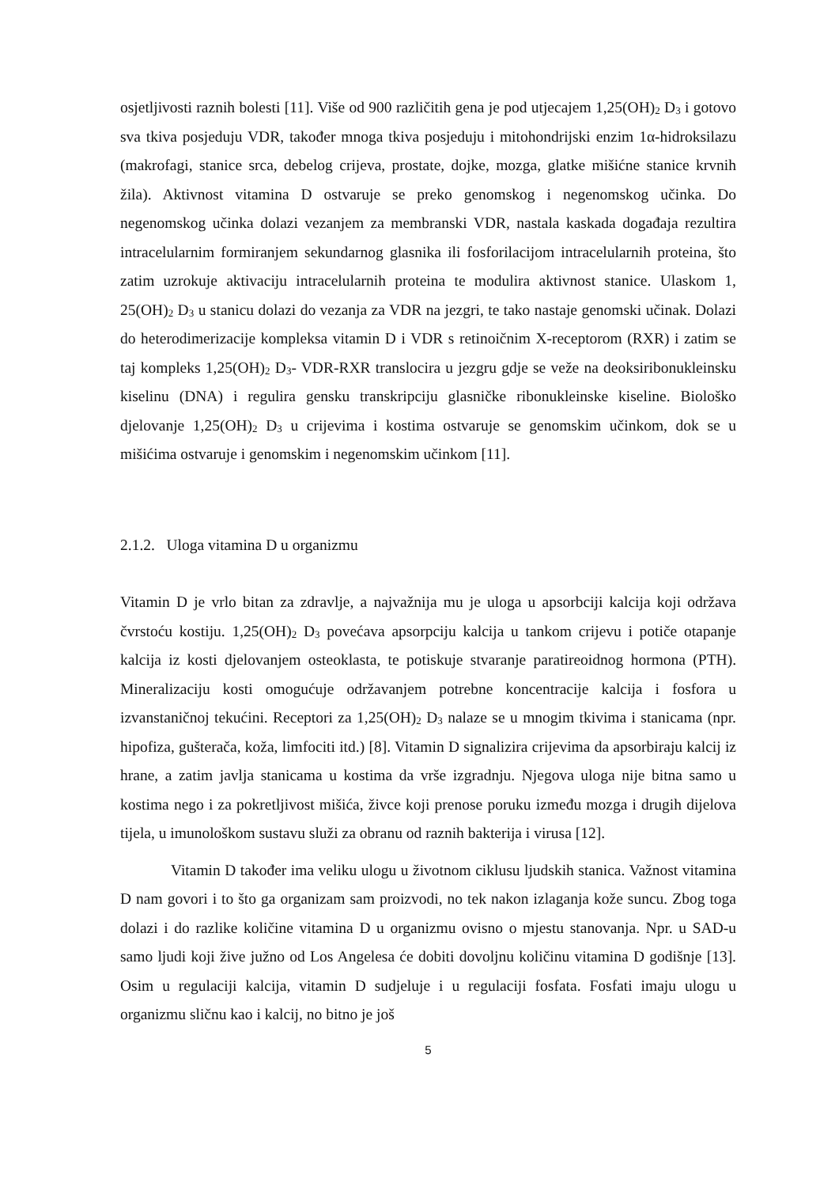osjetljivosti raznih bolesti [11]. Više od 900 različitih gena je pod utjecajem 1,25(OH)<sub>2</sub> D<sub>3</sub> i gotovo sva tkiva posjeduju VDR, također mnoga tkiva posjeduju i mitohondrijski enzim 1α-hidroksilazu (makrofagi, stanice srca, debelog crijeva, prostate, dojke, mozga, glatke mišićne stanice krvnih žila). Aktivnost vitamina D ostvaruje se preko genomskog i negenomskog učinka. Do negenomskog učinka dolazi vezanjem za membranski VDR, nastala kaskada događaja rezultira intracelularnim formiranjem sekundarnog glasnika ili fosforilacijom intracelularnih proteina, što zatim uzrokuje aktivaciju intracelularnih proteina te modulira aktivnost stanice. Ulaskom 1, 25(OH)<sub>2</sub> D<sub>3</sub> u stanicu dolazi do vezanja za VDR na jezgri, te tako nastaje genomski učinak. Dolazi do heterodimerizacije kompleksa vitamin D i VDR s retinoičnim X-receptorom (RXR) i zatim se taj kompleks 1,25(OH)<sub>2</sub> D<sub>3</sub>- VDR-RXR translocira u jezgru gdje se veže na deoksiribonukleinsku kiselinu (DNA) i regulira gensku transkripciju glasničke ribonukleinske kiseline. Biološko djelovanje 1,25(OH)<sub>2</sub> D<sub>3</sub> u crijevima i kostima ostvaruje se genomskim učinkom, dok se u mišićima ostvaruje i genomskim i negenomskim učinkom [11].
2.1.2. Uloga vitamina D u organizmu
Vitamin D je vrlo bitan za zdravlje, a najvažnija mu je uloga u apsorbciji kalcija koji održava čvrstoću kostiju. 1,25(OH)<sub>2</sub> D<sub>3</sub> povećava apsorpciju kalcija u tankom crijevu i potiče otapanje kalcija iz kosti djelovanjem osteoklasta, te potiskuje stvaranje paratireoidnog hormona (PTH). Mineralizaciju kosti omogućuje održavanjem potrebne koncentracije kalcija i fosfora u izvanstaničnoj tekućini. Receptori za 1,25(OH)<sub>2</sub> D<sub>3</sub> nalaze se u mnogim tkivima i stanicama (npr. hipofiza, gušterača, koža, limfociti itd.) [8]. Vitamin D signalizira crijevima da apsorbiraju kalcij iz hrane, a zatim javlja stanicama u kostima da vrše izgradnju. Njegova uloga nije bitna samo u kostima nego i za pokretljivost mišića, živce koji prenose poruku između mozga i drugih dijelova tijela, u imunološkom sustavu služi za obranu od raznih bakterija i virusa [12].
Vitamin D također ima veliku ulogu u životnom ciklusu ljudskih stanica. Važnost vitamina D nam govori i to što ga organizam sam proizvodi, no tek nakon izlaganja kože suncu. Zbog toga dolazi i do razlike količine vitamina D u organizmu ovisno o mjestu stanovanja. Npr. u SAD-u samo ljudi koji žive južno od Los Angelesa će dobiti dovoljnu količinu vitamina D godišnje [13]. Osim u regulaciji kalcija, vitamin D sudjeluje i u regulaciji fosfata. Fosfati imaju ulogu u organizmu sličnu kao i kalcij, no bitno je još
5